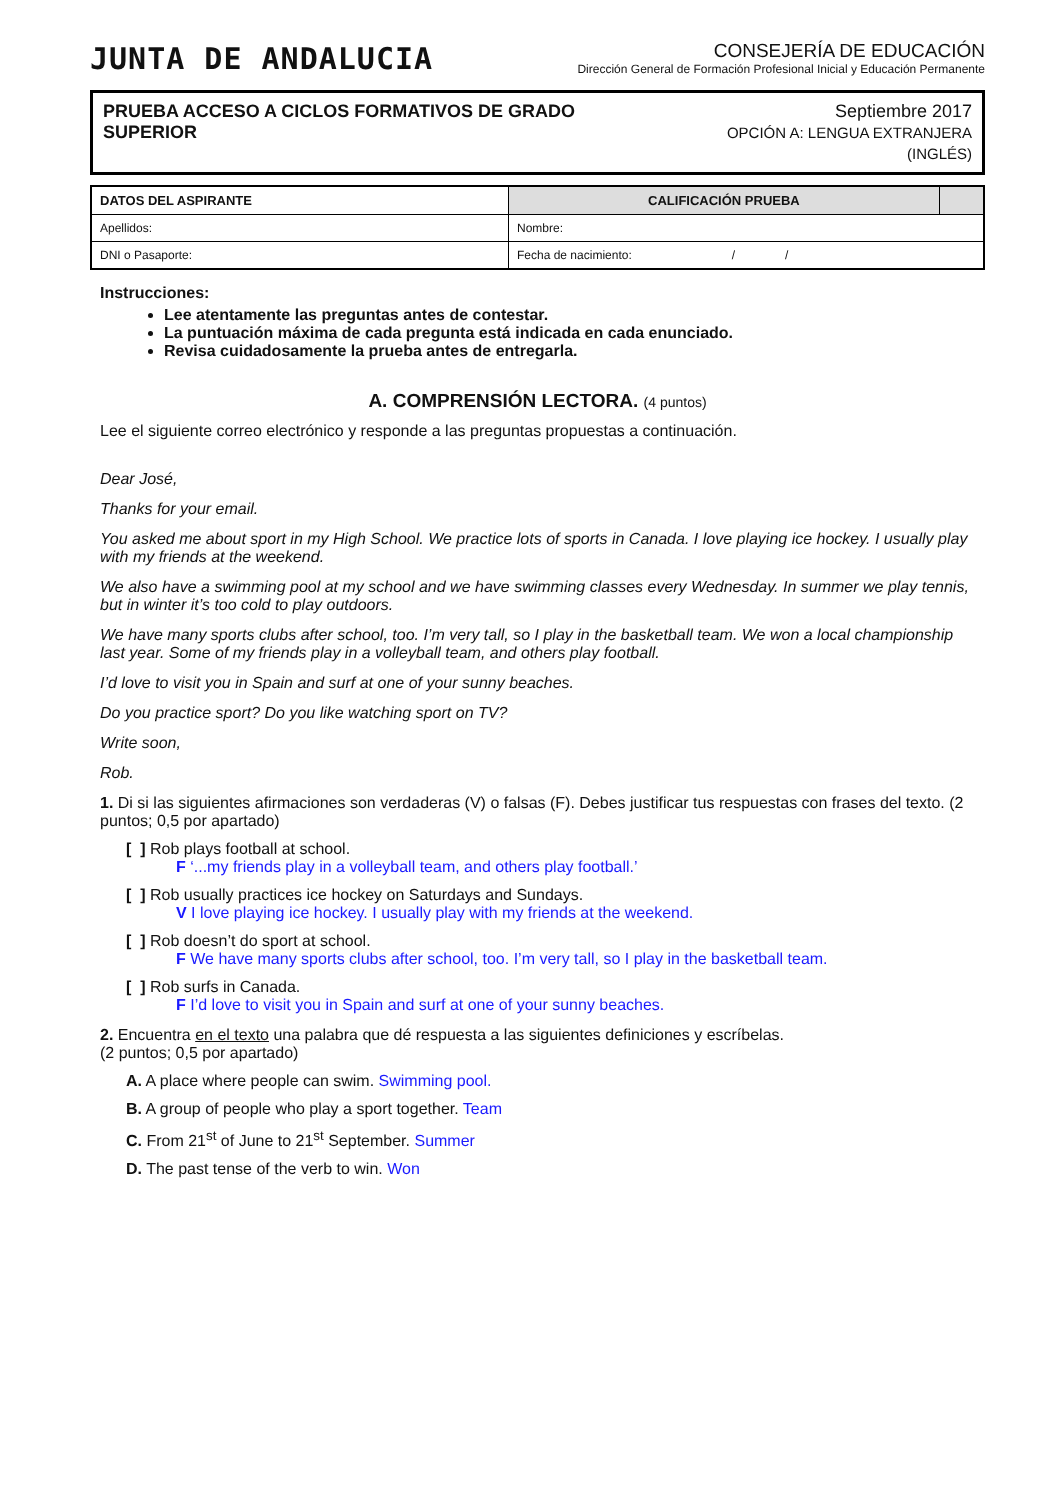JUNTA DE ANDALUCIA
CONSEJERÍA DE EDUCACIÓN
Dirección General de Formación Profesional Inicial y Educación Permanente
PRUEBA ACCESO A CICLOS FORMATIVOS DE GRADO SUPERIOR
Septiembre 2017
OPCIÓN A: LENGUA EXTRANJERA (INGLÉS)
| DATOS DEL ASPIRANTE | | CALIFICACIÓN PRUEBA | |
| Apellidos: | | Nombre: | |
| DNI o Pasaporte: | Fecha de nacimiento: / / | | |
Instrucciones:
Lee atentamente las preguntas antes de contestar.
La puntuación máxima de cada pregunta está indicada en cada enunciado.
Revisa cuidadosamente la prueba antes de entregarla.
A. COMPRENSIÓN LECTORA. (4 puntos)
Lee el siguiente correo electrónico y responde a las preguntas propuestas a continuación.
Dear José,
Thanks for your email.
You asked me about sport in my High School. We practice lots of sports in Canada. I love playing ice hockey. I usually play with my friends at the weekend.
We also have a swimming pool at my school and we have swimming classes every Wednesday. In summer we play tennis, but in winter it’s too cold to play outdoors.
We have many sports clubs after school, too. I’m very tall, so I play in the basketball team. We won a local championship last year. Some of my friends play in a volleyball team, and others play football.
I’d love to visit you in Spain and surf at one of your sunny beaches.
Do you practice sport? Do you like watching sport on TV?
Write soon,
Rob.
1. Di si las siguientes afirmaciones son verdaderas (V) o falsas (F). Debes justificar tus respuestas con frases del texto. (2 puntos; 0,5 por apartado)
[ ] Rob plays football at school.
F ‘...my friends play in a volleyball team, and others play football.’
[ ] Rob usually practices ice hockey on Saturdays and Sundays.
V I love playing ice hockey. I usually play with my friends at the weekend.
[ ] Rob doesn’t do sport at school.
F We have many sports clubs after school, too. I’m very tall, so I play in the basketball team.
[ ] Rob surfs in Canada.
F I’d love to visit you in Spain and surf at one of your sunny beaches.
2. Encuentra en el texto una palabra que dé respuesta a las siguientes definiciones y escríbelas.
(2 puntos; 0,5 por apartado)
A. A place where people can swim. Swimming pool.
B. A group of people who play a sport together. Team
C. From 21<sup>st</sup> of June to 21<sup>st</sup> September. Summer
D. The past tense of the verb to win. Won